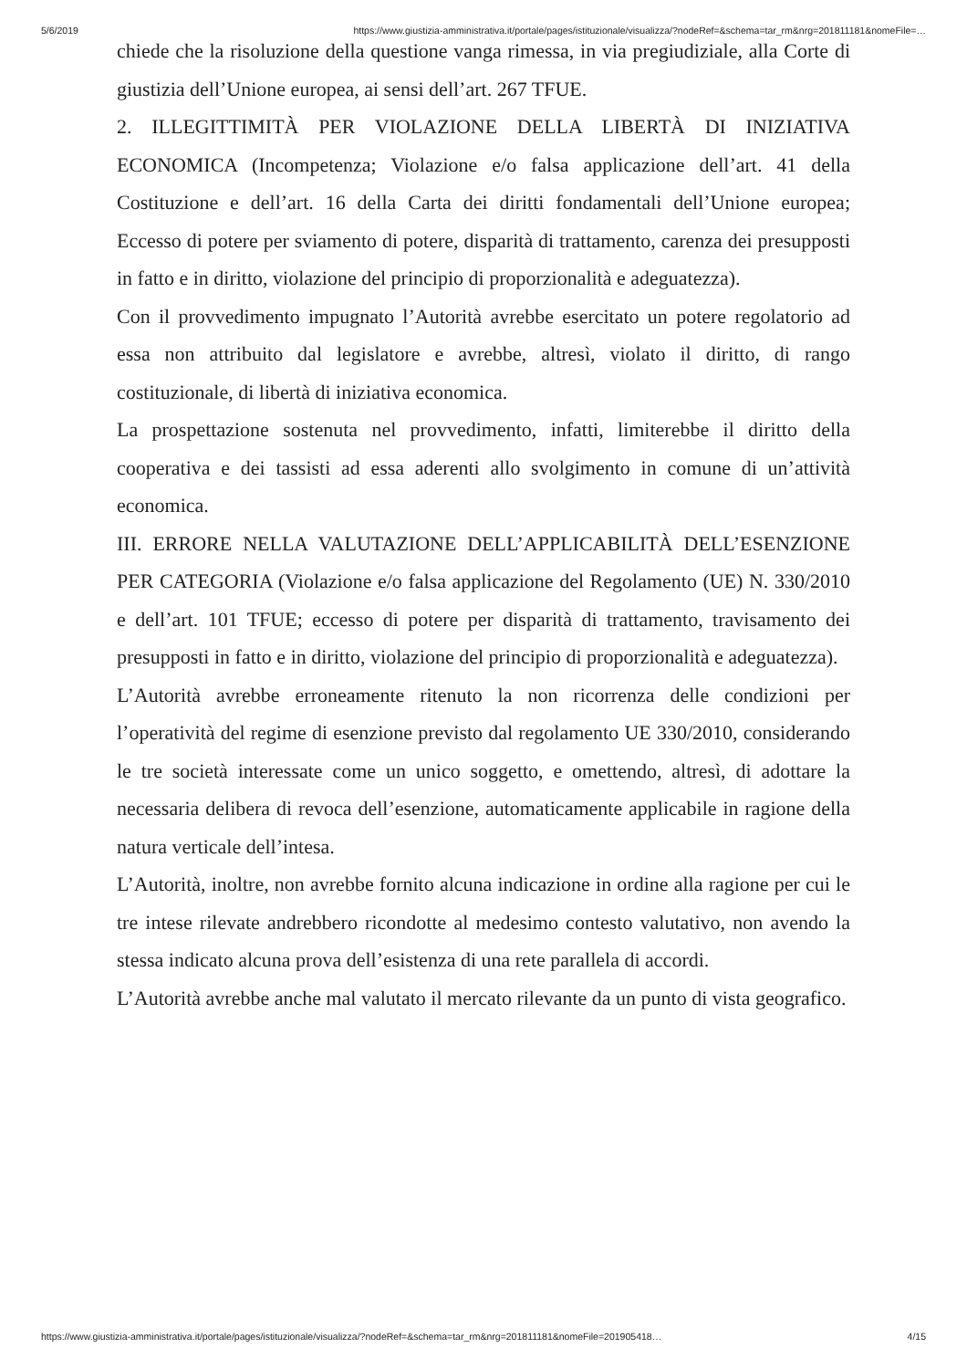5/6/2019 https://www.giustizia-amministrativa.it/portale/pages/istituzionale/visualizza/?nodeRef=&schema=tar_rm&nrg=201811181&nomeFile=…
chiede che la risoluzione della questione vanga rimessa, in via pregiudiziale, alla Corte di giustizia dell’Unione europea, ai sensi dell’art. 267 TFUE.
2. ILLEGITTIMITÀ PER VIOLAZIONE DELLA LIBERTÀ DI INIZIATIVA ECONOMICA (Incompetenza; Violazione e/o falsa applicazione dell’art. 41 della Costituzione e dell’art. 16 della Carta dei diritti fondamentali dell’Unione europea; Eccesso di potere per sviamento di potere, disparità di trattamento, carenza dei presupposti in fatto e in diritto, violazione del principio di proporzionalità e adeguatezza).
Con il provvedimento impugnato l’Autorità avrebbe esercitato un potere regolatorio ad essa non attribuito dal legislatore e avrebbe, altresì, violato il diritto, di rango costituzionale, di libertà di iniziativa economica.
La prospettazione sostenuta nel provvedimento, infatti, limiterebbe il diritto della cooperativa e dei tassisti ad essa aderenti allo svolgimento in comune di un’attività economica.
III. ERRORE NELLA VALUTAZIONE DELL’APPLICABILITÀ DELL’ESENZIONE PER CATEGORIA (Violazione e/o falsa applicazione del Regolamento (UE) N. 330/2010 e dell’art. 101 TFUE; eccesso di potere per disparità di trattamento, travisamento dei presupposti in fatto e in diritto, violazione del principio di proporzionalità e adeguatezza).
L’Autorità avrebbe erroneamente ritenuto la non ricorrenza delle condizioni per l’operatività del regime di esenzione previsto dal regolamento UE 330/2010, considerando le tre società interessate come un unico soggetto, e omettendo, altresì, di adottare la necessaria delibera di revoca dell’esenzione, automaticamente applicabile in ragione della natura verticale dell’intesa.
L’Autorità, inoltre, non avrebbe fornito alcuna indicazione in ordine alla ragione per cui le tre intese rilevate andrebbero ricondotte al medesimo contesto valutativo, non avendo la stessa indicato alcuna prova dell’esistenza di una rete parallela di accordi.
L’Autorità avrebbe anche mal valutato il mercato rilevante da un punto di vista geografico.
https://www.giustizia-amministrativa.it/portale/pages/istituzionale/visualizza/?nodeRef=&schema=tar_rm&nrg=201811181&nomeFile=201905418… 4/15